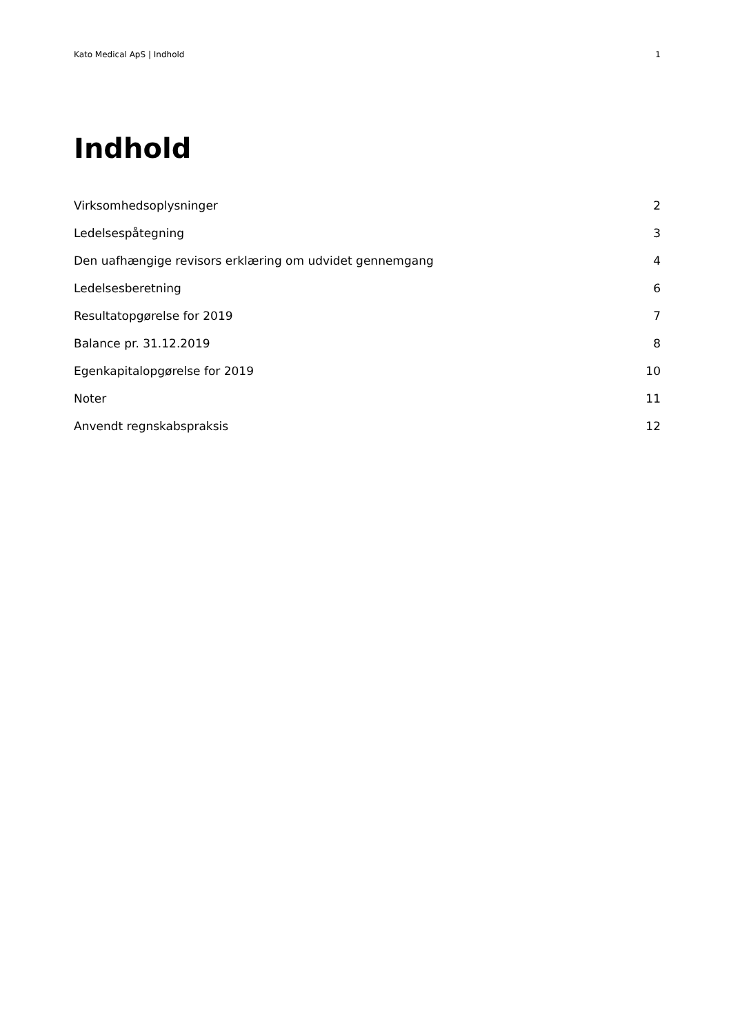Kato Medical ApS | Indhold 1
Indhold
Virksomhedsoplysninger 2
Ledelsespåtegning 3
Den uafhængige revisors erklæring om udvidet gennemgang 4
Ledelsesberetning 6
Resultatopgørelse for 2019 7
Balance pr. 31.12.2019 8
Egenkapitalopgørelse for 2019 10
Noter 11
Anvendt regnskabspraksis 12